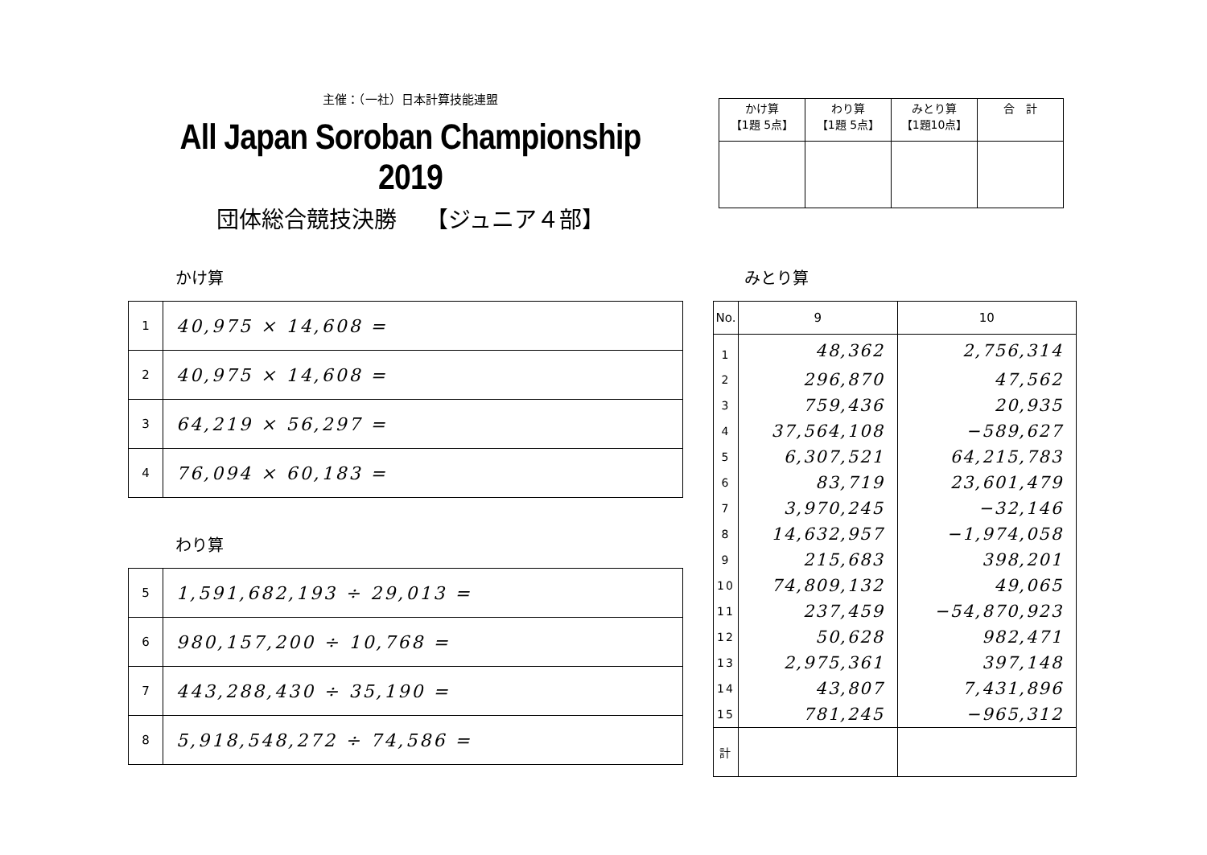主催：（一社）日本計算技能連盟
All Japan Soroban Championship 2019
団体総合競技決勝　 【ジュニア４部】
| かけ算 【1題 5点】 | わり算 【1題 5点】 | みとり算 【1題10点】 | 合 計 |
かけ算 みとり算
| 1 | 40,975 × 14,608 = |
| 2 | 40,975 × 14,608 = |
| 3 | 64,219 × 56,297 = |
| 4 | 76,094 × 60,183 = |
わり算
| 5 | 1,591,682,193 ÷ 29,013 = |
| 6 | 980,157,200 ÷ 10,768 = |
| 7 | 443,288,430 ÷ 35,190 = |
| 8 | 5,918,548,272 ÷ 74,586 = |
| No. | 9 | 10 |
| --- | --- | --- |
| 1 | 48,362 | 2,756,314 |
| 2 | 296,870 | 47,562 |
| 3 | 759,436 | 20,935 |
| 4 | 37,564,108 | −589,627 |
| 5 | 6,307,521 | 64,215,783 |
| 6 | 83,719 | 23,601,479 |
| 7 | 3,970,245 | −32,146 |
| 8 | 14,632,957 | −1,974,058 |
| 9 | 215,683 | 398,201 |
| 10 | 74,809,132 | 49,065 |
| 11 | 237,459 | −54,870,923 |
| 12 | 50,628 | 982,471 |
| 13 | 2,975,361 | 397,148 |
| 14 | 43,807 | 7,431,896 |
| 15 | 781,245 | −965,312 |
| 計 | | |